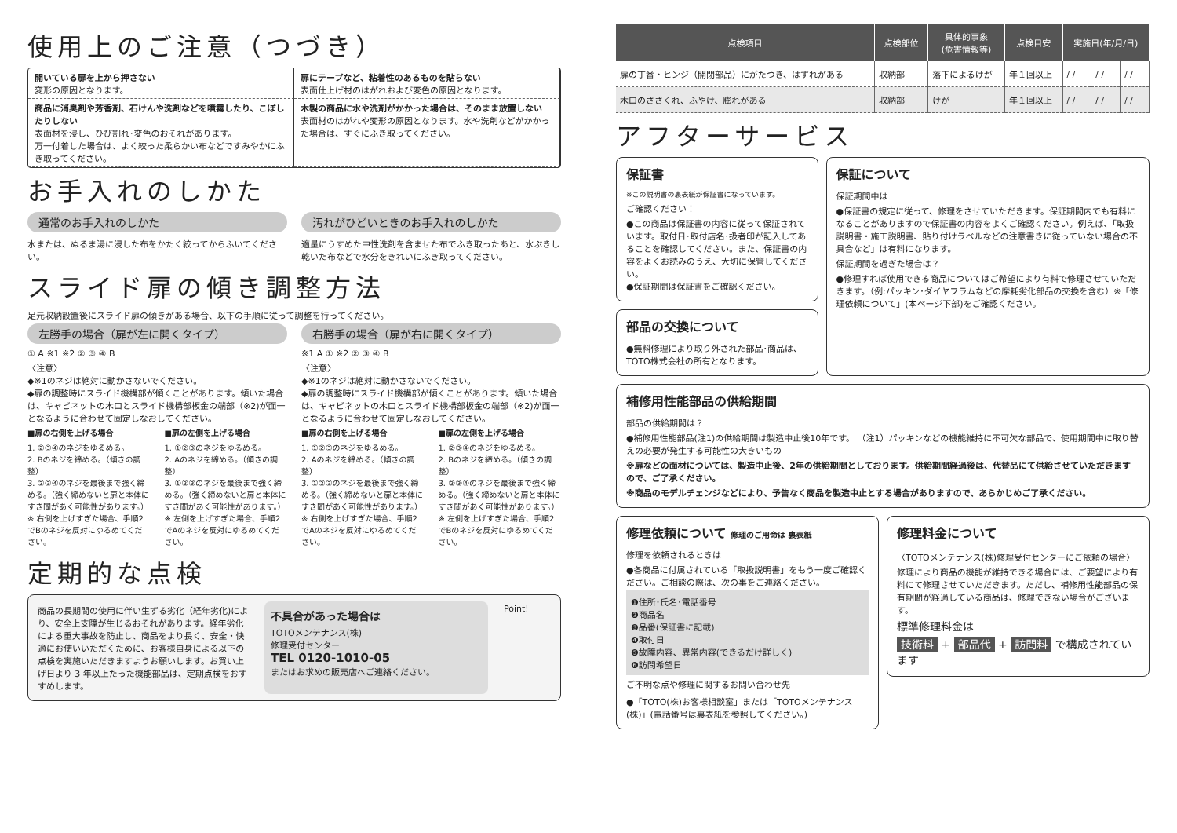使用上のご注意（つづき）
開いている扉を上から押さない
変形の原因となります。
扉にテープなど、粘着性のあるものを貼らない
表面仕上げ材のはがれおよび変色の原因となります。
商品に消臭剤や芳香剤、石けんや洗剤などを噴霧したり、こぼしたりしない
表面材を浸し、ひび割れ･変色のおそれがあります。
万一付着した場合は、よく絞った柔らかい布などですみやかにふき取ってください。
木製の商品に水や洗剤がかかった場合は、そのまま放置しない
表面材のはがれや変形の原因となります。水や洗剤などがかかった場合は、すぐにふき取ってください。
お手入れのしかた
通常のお手入れのしかた
水または、ぬるま湯に浸した布をかたく絞ってからふいてください。
汚れがひどいときのお手入れのしかた
適量にうすめた中性洗剤を含ませた布でふき取ったあと、水ぶきし乾いた布などで水分をきれいにふき取ってください。
スライド扉の傾き調整方法
足元収納設置後にスライド扉の傾きがある場合、以下の手順に従って調整を行ってください。
左勝手の場合（扉が左に開くタイプ）
① A ※1 ※2 ② ③ ④ B
〈注意〉
◆※1のネジは絶対に動かさないでください。
◆扉の調整時にスライド機構部が傾くことがあります。傾いた場合は、キャビネットの木口とスライド機構部板金の端部（※2)が面一となるように合わせて固定しなおしてください。
■扉の右側を上げる場合
1. ②③④のネジをゆるめる。
2. Bのネジを締める。（傾きの調整）
3. ②③④のネジを最後まで強く締める。（強く締めないと扉と本体にすき間があく可能性があります。）
※ 右側を上げすぎた場合、手順2でBのネジを反対にゆるめてください。
■扉の左側を上げる場合
1. ①②③のネジをゆるめる。
2. Aのネジを締める。（傾きの調整）
3. ①②③のネジを最後まで強く締める。（強く締めないと扉と本体にすき間があく可能性があります。）
※ 左側を上げすぎた場合、手順2でAのネジを反対にゆるめてください。
右勝手の場合（扉が右に開くタイプ）
※1 A ① ※2 ② ③ ④ B
〈注意〉
◆※1のネジは絶対に動かさないでください。
◆扉の調整時にスライド機構部が傾くことがあります。傾いた場合は、キャビネットの木口とスライド機構部板金の端部（※2)が面一となるように合わせて固定しなおしてください。
■扉の右側を上げる場合
1. ①②③のネジをゆるめる。
2. Aのネジを締める。（傾きの調整）
3. ①②③のネジを最後まで強く締める。（強く締めないと扉と本体にすき間があく可能性があります。）
※ 右側を上げすぎた場合、手順2でAのネジを反対にゆるめてください。
■扉の左側を上げる場合
1. ②③④のネジをゆるめる。
2. Bのネジを締める。（傾きの調整）
3. ②③④のネジを最後まで強く締める。（強く締めないと扉と本体にすき間があく可能性があります。）
※ 左側を上げすぎた場合、手順2でBのネジを反対にゆるめてください。
定期的な点検
商品の長期間の使用に伴い生ずる劣化（経年劣化)により、安全上支障が生じるおそれがあります。経年劣化による重大事故を防止し、商品をより長く、安全・快適にお使いいただくために、お客様自身による以下の点検を実施いただきますようお願いします。お買い上げ日より 3 年以上たった機能部品は、定期点検をおすすめします。
不具合があった場合は
TOTOメンテナンス(株)
修理受付センター
TEL 0120-1010-05
またはお求めの販売店へご連絡ください。
Point!
| 点検項目 | 点検部位 | 具体的事象 (危害情報等) | 点検目安 | 実施日(年/月/日) | | |
| --- | --- | --- | --- | --- | --- | --- |
| 扉の丁番・ヒンジ（開閉部品）にがたつき、はずれがある | 収納部 | 落下によるけが | 年１回以上 | / / | / / | / / |
| 木口のささくれ、ふやけ、膨れがある | 収納部 | けが | 年１回以上 | / / | / / | / / |
アフターサービス
保証書
※この説明書の裏表紙が保証書になっています。
ご確認ください！
●この商品は保証書の内容に従って保証されています。取付日･取付店名･扱者印が記入してあることを確認してください。また、保証書の内容をよくお読みのうえ、大切に保管してください。
●保証期間は保証書をご確認ください。
部品の交換について
●無料修理により取り外された部品･商品は、TOTO株式会社の所有となります。
保証について
保証期間中は
●保証書の規定に従って、修理をさせていただきます。保証期間内でも有料になることがありますので保証書の内容をよくご確認ください。例えば、「取扱説明書・施工説明書、貼り付けラベルなどの注意書きに従っていない場合の不具合など」は有料になります。
保証期間を過ぎた場合は？
●修理すれば使用できる商品についてはご希望により有料で修理させていただきます。（例:パッキン･ダイヤフラムなどの摩耗劣化部品の交換を含む）※「修理依頼について」(本ページ下部)をご確認ください。
補修用性能部品の供給期間
部品の供給期間は？
●補修用性能部品(注1)の供給期間は製造中止後10年です。 （注1）パッキンなどの機能維持に不可欠な部品で、使用期間中に取り替えの必要が発生する可能性の大きいもの
※扉などの面材については、製造中止後、2年の供給期間としております。供給期間経過後は、代替品にて供給させていただきますので、ご了承ください。
※商品のモデルチェンジなどにより、予告なく商品を製造中止とする場合がありますので、あらかじめご了承ください。
修理依頼について 修理のご用命は 裏表紙
修理を依頼されるときは
●各商品に付属されている「取扱説明書」をもう一度ご確認ください。ご相談の際は、次の事をご連絡ください。
❶住所･氏名･電話番号
❷商品名
❸品番(保証書に記載)
❹取付日
❺故障内容、異常内容(できるだけ詳しく)
❻訪問希望日
ご不明な点や修理に関するお問い合わせ先
●「TOTO(株)お客様相談室」または「TOTOメンテナンス(株)」(電話番号は裏表紙を参照してください。)
修理料金について
〈TOTOメンテナンス(株)修理受付センターにご依頼の場合〉
修理により商品の機能が維持できる場合には、ご要望により有料にて修理させていただきます。ただし、補修用性能部品の保有期間が経過している商品は、修理できない場合がございます。
標準修理料金は
技術料 + 部品代 + 訪問料 で構成されています